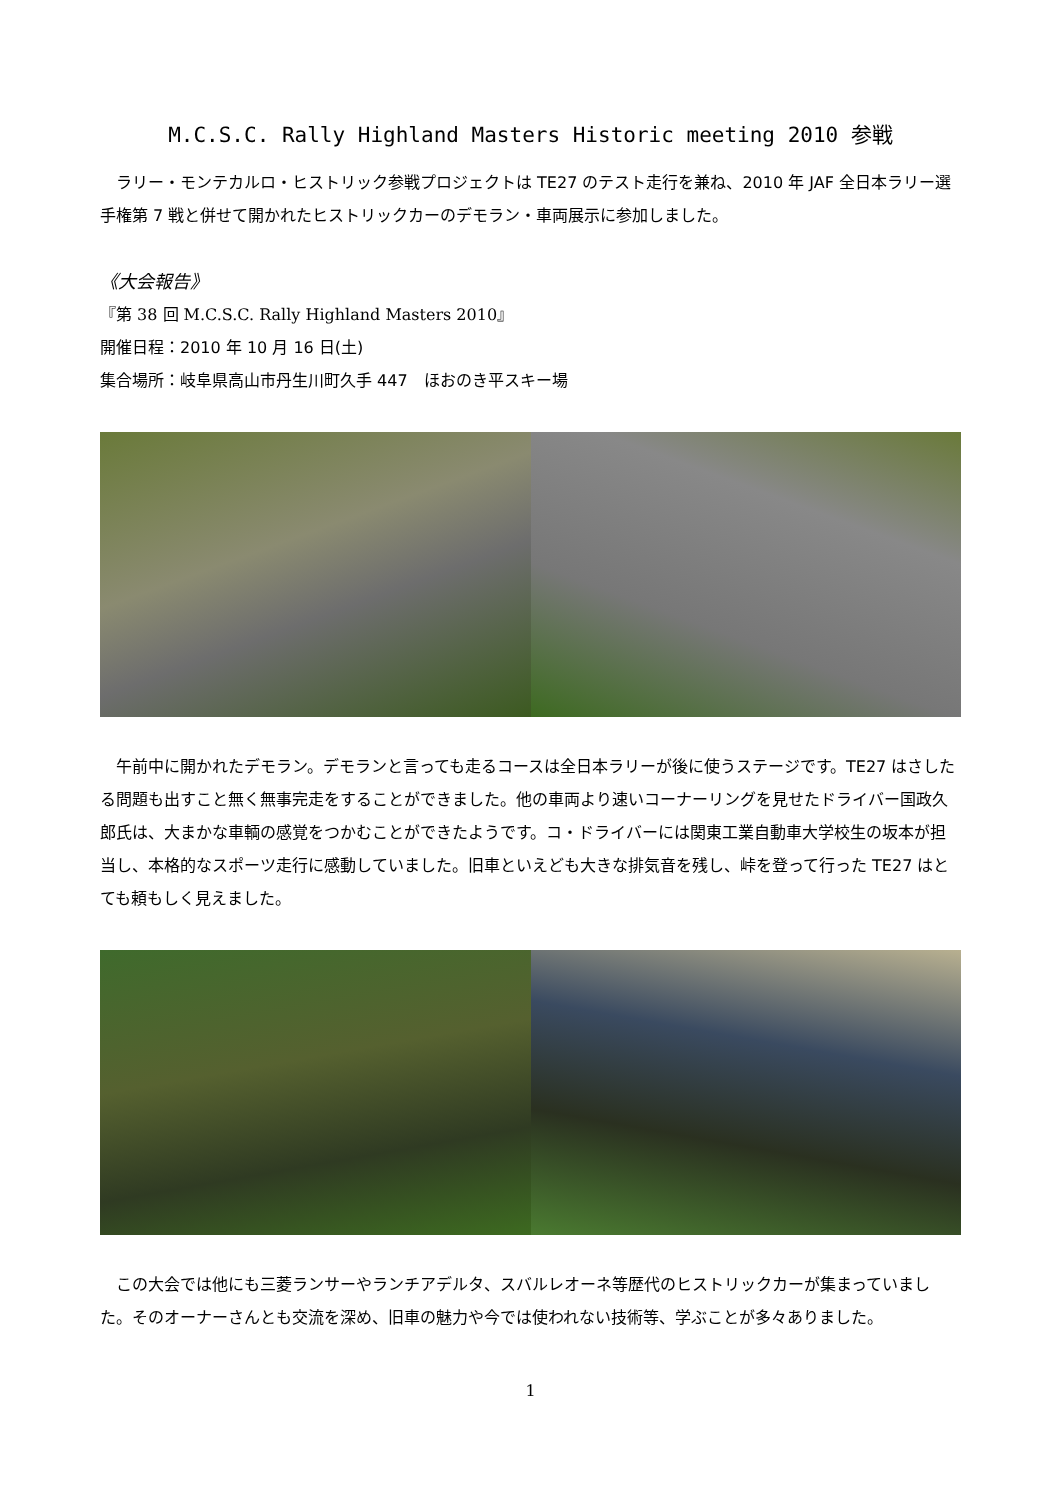M.C.S.C. Rally Highland Masters Historic meeting 2010 参戦
　ラリー・モンテカルロ・ヒストリック参戦プロジェクトは TE27 のテスト走行を兼ね、2010 年 JAF 全日本ラリー選手権第 7 戦と併せて開かれたヒストリックカーのデモラン・車両展示に参加しました。
《大会報告》
『第 38 回 M.C.S.C. Rally Highland Masters 2010』
開催日程：2010 年 10 月 16 日(土)
集合場所：岐阜県高山市丹生川町久手 447　ほおのき平スキー場
　午前中に開かれたデモラン。デモランと言っても走るコースは全日本ラリーが後に使うステージです。TE27 はさしたる問題も出すこと無く無事完走をすることができました。他の車両より速いコーナーリングを見せたドライバー国政久郎氏は、大まかな車輌の感覚をつかむことができたようです。コ・ドライバーには関東工業自動車大学校生の坂本が担当し、本格的なスポーツ走行に感動していました。旧車といえども大きな排気音を残し、峠を登って行った TE27 はとても頼もしく見えました。
　この大会では他にも三菱ランサーやランチアデルタ、スバルレオーネ等歴代のヒストリックカーが集まっていました。そのオーナーさんとも交流を深め、旧車の魅力や今では使われない技術等、学ぶことが多々ありました。
1